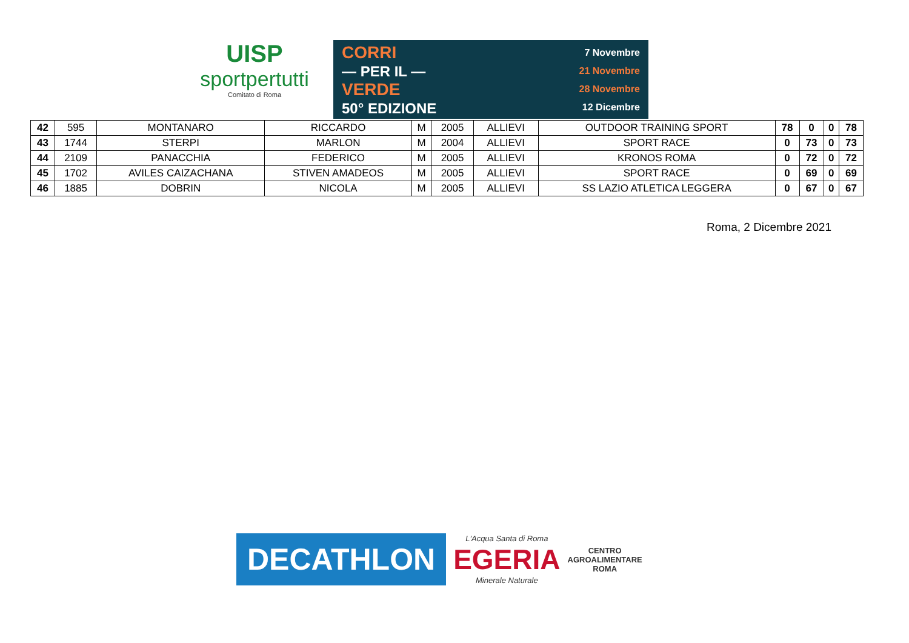UISP
sportpertutti
Comitato di Roma
CORRI
— PER IL —
VERDE
50° EDIZIONE
7 Novembre
21 Novembre
28 Novembre
12 Dicembre
| 42 | 595 | MONTANARO | RICCARDO | M | 2005 | ALLIEVI | OUTDOOR TRAINING SPORT | 78 | 0 | 0 | 78 |
| 43 | 1744 | STERPI | MARLON | M | 2004 | ALLIEVI | SPORT RACE | 0 | 73 | 0 | 73 |
| 44 | 2109 | PANACCHIA | FEDERICO | M | 2005 | ALLIEVI | KRONOS ROMA | 0 | 72 | 0 | 72 |
| 45 | 1702 | AVILES CAIZACHANA | STIVEN AMADEOS | M | 2005 | ALLIEVI | SPORT RACE | 0 | 69 | 0 | 69 |
| 46 | 1885 | DOBRIN | NICOLA | M | 2005 | ALLIEVI | SS LAZIO ATLETICA LEGGERA | 0 | 67 | 0 | 67 |
Roma, 2 Dicembre 2021
DECATHLON
L'Acqua Santa di Roma
EGERIA
Minerale Naturale
CENTRO
AGROALIMENTARE
ROMA